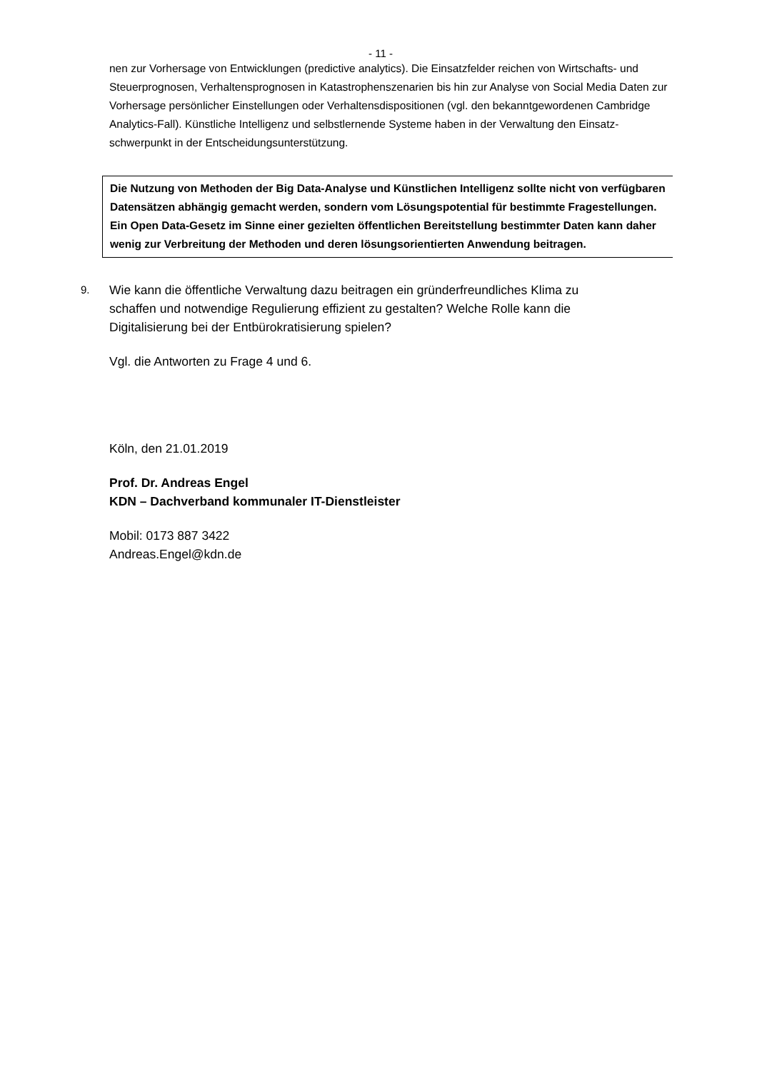- 11 -
nen zur Vorhersage von Entwicklungen (predictive analytics). Die Einsatzfelder reichen von Wirtschafts- und Steuerprognosen, Verhaltensprognosen in Katastrophenszenarien bis hin zur Analyse von Social Media Daten zur Vorhersage persönlicher Einstellungen oder Verhaltensdispositionen (vgl. den bekanntgewordenen Cambridge Analytics-Fall). Künstliche Intelligenz und selbstlernende Systeme haben in der Verwaltung den Einsatz-schwerpunkt in der Entscheidungsunterstützung.
Die Nutzung von Methoden der Big Data-Analyse und Künstlichen Intelligenz sollte nicht von verfügbaren Datensätzen abhängig gemacht werden, sondern vom Lösungspotential für bestimmte Fragestellungen. Ein Open Data-Gesetz im Sinne einer gezielten öffentlichen Bereitstellung bestimmter Daten kann daher wenig zur Verbreitung der Methoden und deren lösungsorientierten Anwendung beitragen.
9.
Wie kann die öffentliche Verwaltung dazu beitragen ein gründerfreundliches Klima zu schaffen und notwendige Regulierung effizient zu gestalten? Welche Rolle kann die Digitalisierung bei der Entbürokratisierung spielen?
Vgl. die Antworten zu Frage 4 und 6.
Köln, den 21.01.2019
Prof. Dr. Andreas Engel
KDN – Dachverband kommunaler IT-Dienstleister
Mobil: 0173 887 3422
Andreas.Engel@kdn.de